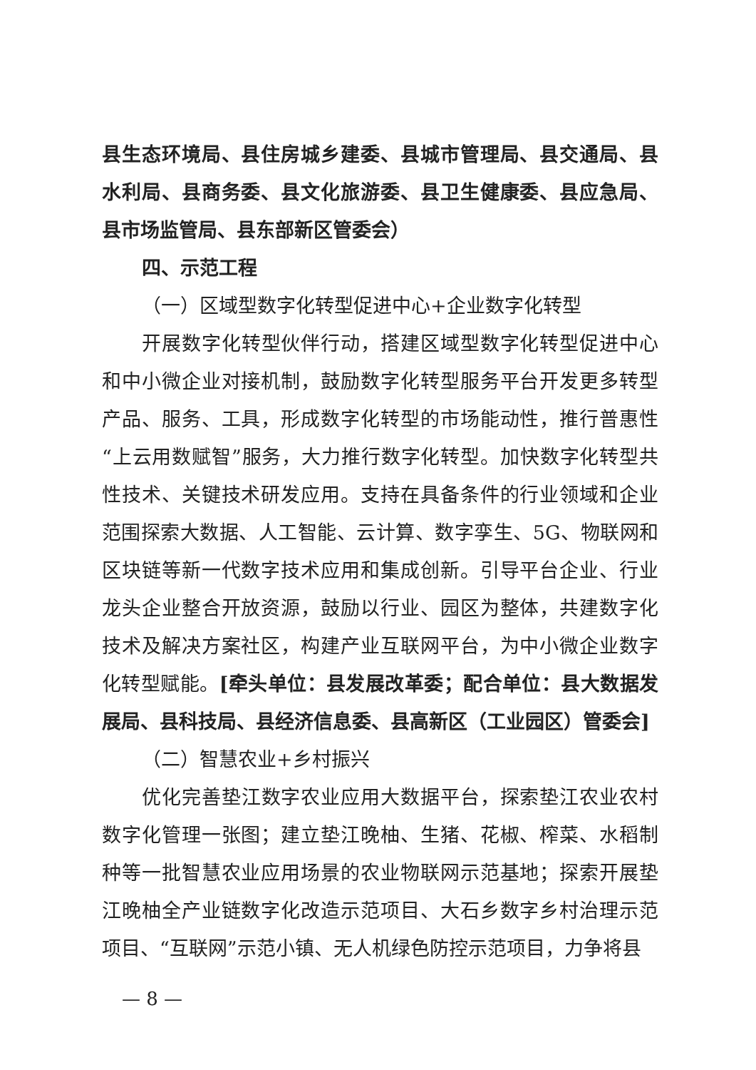县生态环境局、县住房城乡建委、县城市管理局、县交通局、县水利局、县商务委、县文化旅游委、县卫生健康委、县应急局、县市场监管局、县东部新区管委会）
四、示范工程
（一）区域型数字化转型促进中心+企业数字化转型
开展数字化转型伙伴行动，搭建区域型数字化转型促进中心和中小微企业对接机制，鼓励数字化转型服务平台开发更多转型产品、服务、工具，形成数字化转型的市场能动性，推行普惠性“上云用数赋智”服务，大力推行数字化转型。加快数字化转型共性技术、关键技术研发应用。支持在具备条件的行业领域和企业范围探索大数据、人工智能、云计算、数字孪生、5G、物联网和区块链等新一代数字技术应用和集成创新。引导平台企业、行业龙头企业整合开放资源，鼓励以行业、园区为整体，共建数字化技术及解决方案社区，构建产业互联网平台，为中小微企业数字化转型赋能。[牵头单位：县发展改革委；配合单位：县大数据发展局、县科技局、县经济信息委、县高新区（工业园区）管委会]
（二）智慧农业+乡村振兴
优化完善垫江数字农业应用大数据平台，探索垫江农业农村数字化管理一张图；建立垫江晚柚、生猪、花椒、榨菜、水稻制种等一批智慧农业应用场景的农业物联网示范基地；探索开展垫江晚柚全产业链数字化改造示范项目、大石乡数字乡村治理示范项目、“互联网”示范小镇、无人机绿色防控示范项目，力争将县
— 8 —